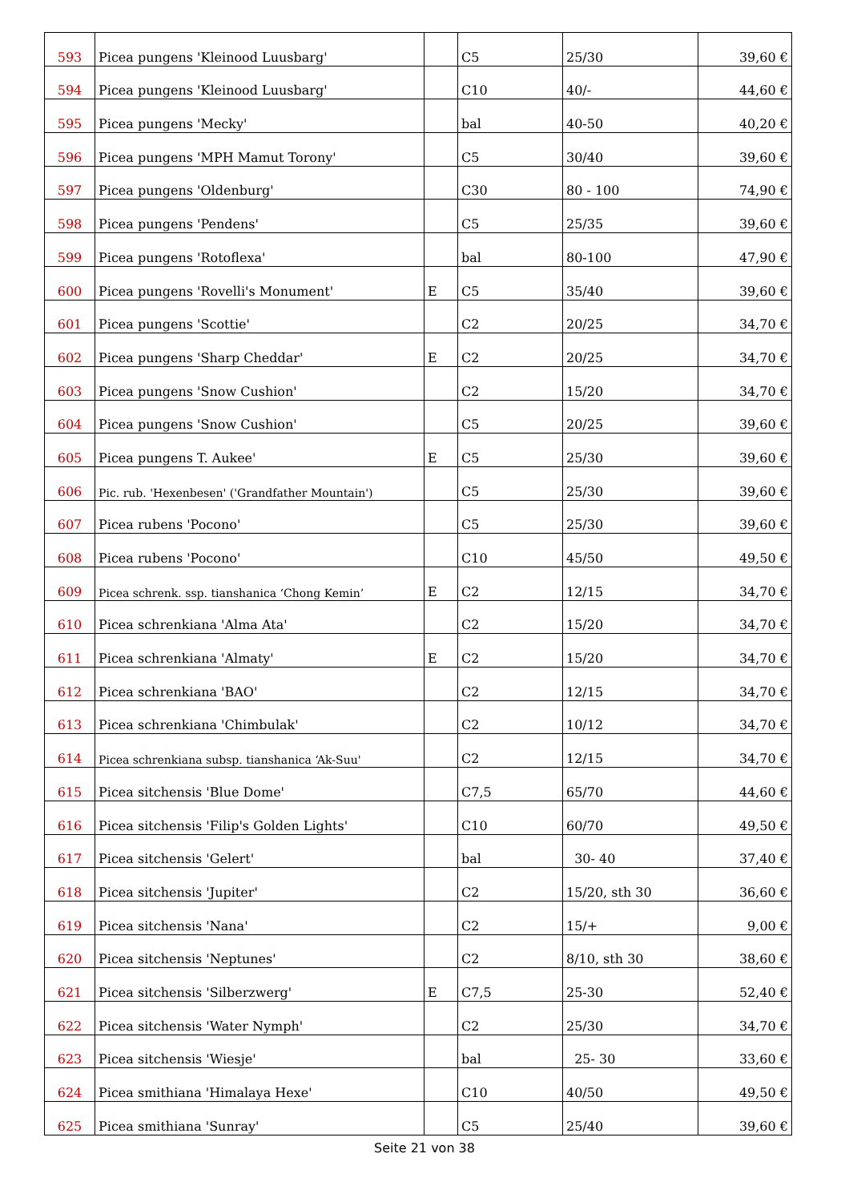| 593 | Picea pungens 'Kleinood Luusbarg' | | C5 | 25/30 | 39,60 € |
| 594 | Picea pungens 'Kleinood Luusbarg' | | C10 | 40/- | 44,60 € |
| 595 | Picea pungens 'Mecky' | | bal | 40-50 | 40,20 € |
| 596 | Picea pungens 'MPH Mamut Torony' | | C5 | 30/40 | 39,60 € |
| 597 | Picea pungens 'Oldenburg' | | C30 | 80 - 100 | 74,90 € |
| 598 | Picea pungens 'Pendens' | | C5 | 25/35 | 39,60 € |
| 599 | Picea pungens 'Rotoflexa' | | bal | 80-100 | 47,90 € |
| 600 | Picea pungens 'Rovelli's Monument' | E | C5 | 35/40 | 39,60 € |
| 601 | Picea pungens 'Scottie' | | C2 | 20/25 | 34,70 € |
| 602 | Picea pungens 'Sharp Cheddar' | E | C2 | 20/25 | 34,70 € |
| 603 | Picea pungens 'Snow Cushion' | | C2 | 15/20 | 34,70 € |
| 604 | Picea pungens 'Snow Cushion' | | C5 | 20/25 | 39,60 € |
| 605 | Picea pungens T. Aukee' | E | C5 | 25/30 | 39,60 € |
| 606 | Pic. rub. 'Hexenbesen' ('Grandfather Mountain') | | C5 | 25/30 | 39,60 € |
| 607 | Picea rubens 'Pocono' | | C5 | 25/30 | 39,60 € |
| 608 | Picea rubens 'Pocono' | | C10 | 45/50 | 49,50 € |
| 609 | Picea schrenk. ssp. tianshanica ‘Chong Kemin’ | E | C2 | 12/15 | 34,70 € |
| 610 | Picea schrenkiana 'Alma Ata' | | C2 | 15/20 | 34,70 € |
| 611 | Picea schrenkiana 'Almaty' | E | C2 | 15/20 | 34,70 € |
| 612 | Picea schrenkiana 'BAO' | | C2 | 12/15 | 34,70 € |
| 613 | Picea schrenkiana 'Chimbulak' | | C2 | 10/12 | 34,70 € |
| 614 | Picea schrenkiana subsp. tianshanica ‘Ak-Suu' | | C2 | 12/15 | 34,70 € |
| 615 | Picea sitchensis 'Blue Dome' | | C7,5 | 65/70 | 44,60 € |
| 616 | Picea sitchensis 'Filip's Golden Lights' | | C10 | 60/70 | 49,50 € |
| 617 | Picea sitchensis 'Gelert' | | bal | 30- 40 | 37,40 € |
| 618 | Picea sitchensis 'Jupiter' | | C2 | 15/20, sth 30 | 36,60 € |
| 619 | Picea sitchensis 'Nana' | | C2 | 15/+ | 9,00 € |
| 620 | Picea sitchensis 'Neptunes' | | C2 | 8/10, sth 30 | 38,60 € |
| 621 | Picea sitchensis 'Silberzwerg' | E | C7,5 | 25-30 | 52,40 € |
| 622 | Picea sitchensis 'Water Nymph' | | C2 | 25/30 | 34,70 € |
| 623 | Picea sitchensis 'Wiesje' | | bal | 25- 30 | 33,60 € |
| 624 | Picea smithiana 'Himalaya Hexe' | | C10 | 40/50 | 49,50 € |
| 625 | Picea smithiana 'Sunray' | | C5 | 25/40 | 39,60 € |
Seite 21 von 38